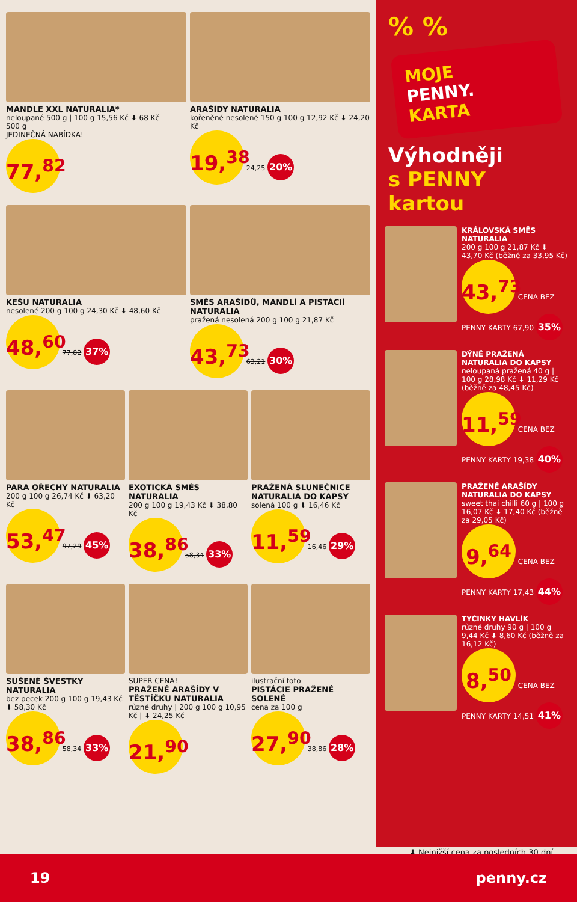MANDLE XXL NATURALIA*
neloupané 500 g | 100 g 15,56 Kč ⬇ 68 Kč
500 g
JEDINEČNÁ NABÍDKA!
77,<sup>82</sup>
ARAŠÍDY NATURALIA
kořeněné nesolené 150 g 100 g 12,92 Kč ⬇ 24,20 Kč
19,<sup>38</sup> 24,25 20%
KEŠU NATURALIA
nesolené 200 g 100 g 24,30 Kč ⬇ 48,60 Kč
48,<sup>60</sup> 77,82 37%
SMĚS ARAŠÍDŮ, MANDLÍ A PISTÁCIÍ NATURALIA
pražená nesolená 200 g 100 g 21,87 Kč
43,<sup>73</sup> 63,21 30%
PARA OŘECHY NATURALIA
200 g 100 g 26,74 Kč ⬇ 63,20 Kč
53,<sup>47</sup> 97,29 45%
EXOTICKÁ SMĚS NATURALIA
200 g 100 g 19,43 Kč ⬇ 38,80 Kč
38,<sup>86</sup> 58,34 33%
PRAŽENÁ SLUNEČNICE NATURALIA DO KAPSY
solená 100 g ⬇ 16,46 Kč
11,<sup>59</sup> 16,46 29%
SUŠENÉ ŠVESTKY NATURALIA
bez pecek 200 g 100 g 19,43 Kč ⬇ 58,30 Kč
38,<sup>86</sup> 58,34 33%
SUPER CENA!
PRAŽENÉ ARAŠÍDY V TĚSTÍČKU NATURALIA
různé druhy | 200 g 100 g 10,95 Kč | ⬇ 24,25 Kč
21,<sup>90</sup>
ilustrační foto
PISTÁCIE PRAŽENÉ SOLENÉ
cena za 100 g
27,<sup>90</sup> 38,86 28%
% %
MOJE
PENNY.
KARTA
Výhodněji
s PENNY kartou
KRÁLOVSKÁ SMĚS NATURALIA
200 g 100 g 21,87 Kč ⬇ 43,70 Kč (běžně za 33,95 Kč)
43,<sup>73</sup> CENA BEZ PENNY KARTY 67,90 35%
DÝNĚ PRAŽENÁ NATURALIA DO KAPSY
neloupaná pražená 40 g | 100 g 28,98 Kč ⬇ 11,29 Kč (běžně za 48,45 Kč)
11,<sup>59</sup> CENA BEZ PENNY KARTY 19,38 40%
PRAŽENÉ ARAŠÍDY NATURALIA DO KAPSY
sweet thai chilli 60 g | 100 g 16,07 Kč ⬇ 17,40 Kč (běžně za 29,05 Kč)
9,<sup>64</sup> CENA BEZ PENNY KARTY 17,43 44%
TYČINKY HAVLÍK
různé druhy 90 g | 100 g 9,44 Kč ⬇ 8,60 Kč (běžně za 16,12 Kč)
8,<sup>50</sup> CENA BEZ PENNY KARTY 14,51 41%
⬇ Nejnižší cena za posledních 30 dní
19 penny.cz